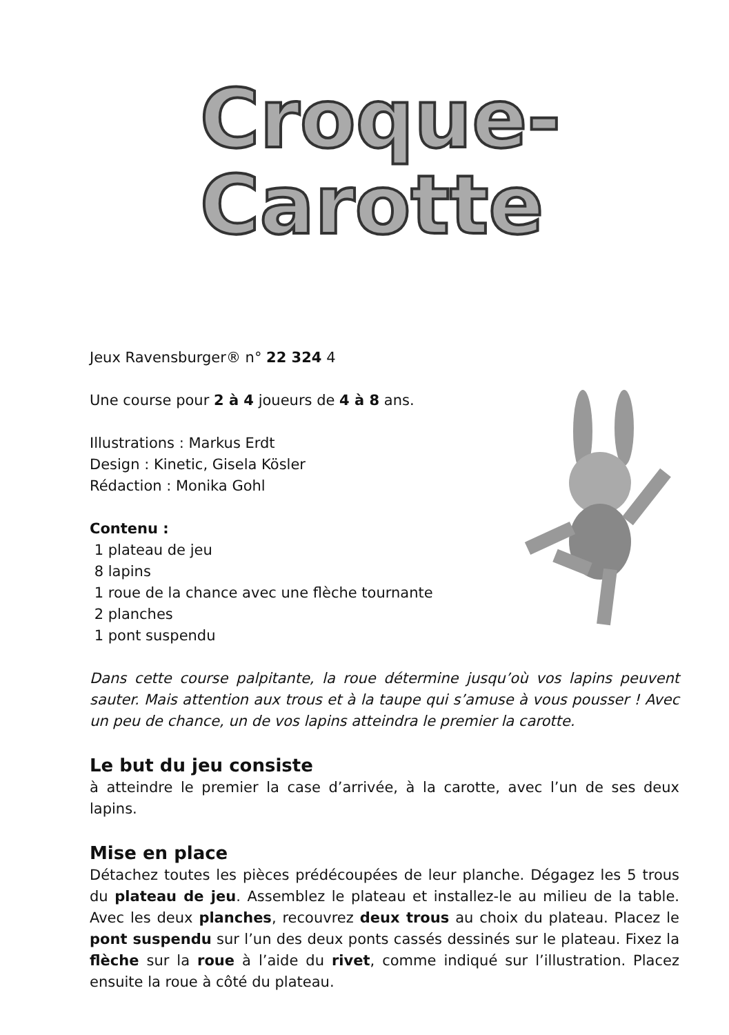Croque-
Carotte
Jeux Ravensburger® n° 22 324 4
Une course pour 2 à 4 joueurs de 4 à 8 ans.
Illustrations : Markus Erdt
Design : Kinetic, Gisela Kösler
Rédaction : Monika Gohl
Contenu :
1 plateau de jeu
8 lapins
1 roue de la chance avec une flèche tournante
2 planches
1 pont suspendu
Dans cette course palpitante, la roue détermine jusqu’où vos lapins peuvent sauter. Mais attention aux trous et à la taupe qui s’amuse à vous pousser ! Avec un peu de chance, un de vos lapins atteindra le premier la carotte.
Le but du jeu consiste
à atteindre le premier la case d’arrivée, à la carotte, avec l’un de ses deux lapins.
Mise en place
Détachez toutes les pièces prédécoupées de leur planche. Dégagez les 5 trous du plateau de jeu. Assemblez le plateau et installez-le au milieu de la table. Avec les deux planches, recouvrez deux trous au choix du plateau. Placez le pont suspendu sur l’un des deux ponts cassés dessinés sur le plateau. Fixez la flèche sur la roue à l’aide du rivet, comme indiqué sur l’illustration. Placez ensuite la roue à côté du plateau.